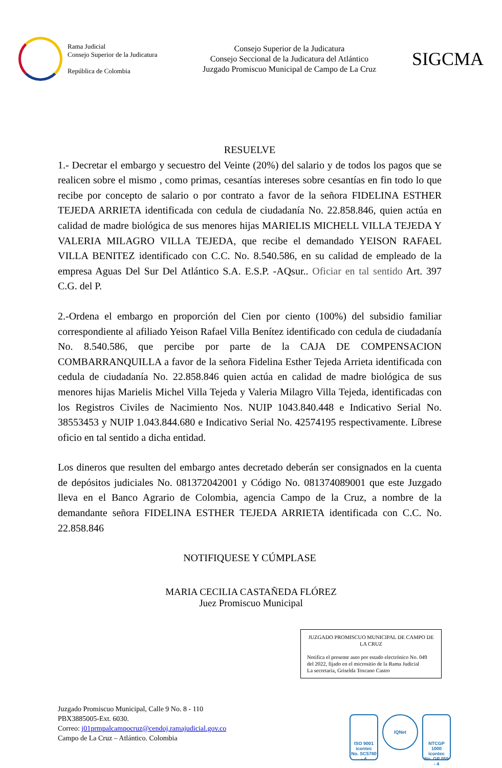Rama Judicial
Consejo Superior de la Judicatura
República de Colombia
Consejo Superior de la Judicatura
Consejo Seccional de la Judicatura del Atlántico
Juzgado Promiscuo Municipal de Campo de La Cruz
SIGCMA
RESUELVE
1.- Decretar el embargo y secuestro del Veinte (20%) del salario y de todos los pagos que se realicen sobre el mismo , como primas, cesantías intereses sobre cesantías en fin todo lo que recibe por concepto de salario o por contrato a favor de la señora FIDELINA ESTHER TEJEDA ARRIETA identificada con cedula de ciudadanía No. 22.858.846, quien actúa en calidad de madre biológica de sus menores hijas MARIELIS MICHELL VILLA TEJEDA Y VALERIA MILAGRO VILLA TEJEDA, que recibe el demandado YEISON RAFAEL VILLA BENITEZ identificado con C.C. No. 8.540.586, en su calidad de empleado de la empresa Aguas Del Sur Del Atlántico S.A. E.S.P. -AQsur.. Oficiar en tal sentido Art. 397 C.G. del P.
2.-Ordena el embargo en proporción del Cien por ciento (100%) del subsidio familiar correspondiente al afiliado Yeison Rafael Villa Benítez identificado con cedula de ciudadanía No. 8.540.586, que percibe por parte de la CAJA DE COMPENSACION COMBARRANQUILLA a favor de la señora Fidelina Esther Tejeda Arrieta identificada con cedula de ciudadanía No. 22.858.846 quien actúa en calidad de madre biológica de sus menores hijas Marielis Michel Villa Tejeda y Valeria Milagro Villa Tejeda, identificadas con los Registros Civiles de Nacimiento Nos. NUIP 1043.840.448 e Indicativo Serial No. 38553453 y NUIP 1.043.844.680 e Indicativo Serial No. 42574195 respectivamente. Líbrese oficio en tal sentido a dicha entidad.
Los dineros que resulten del embargo antes decretado deberán ser consignados en la cuenta de depósitos judiciales No. 081372042001 y Código No. 081374089001 que este Juzgado lleva en el Banco Agrario de Colombia, agencia Campo de la Cruz, a nombre de la demandante señora FIDELINA ESTHER TEJEDA ARRIETA identificada con C.C. No. 22.858.846
NOTIFIQUESE Y CÚMPLASE
MARIA CECILIA CASTAÑEDA FLÓREZ
Juez Promiscuo Municipal
JUZGADO PROMISCUO MUNICIPAL DE CAMPO DE LA CRUZ
Notifica el presente auto por estado electrónico No. 049 del 2022, fijado en el micrositio de la Rama Judicial
La secretaria, Griselda Toscano Castro
Juzgado Promiscuo Municipal, Calle 9 No. 8 - 110
PBX3885005-Ext. 6030.
Correo: j01prmpalcampocruz@cendoj.ramajudicial.gov.co
Campo de La Cruz – Atlántico. Colombia
ISO 9001
icontec
No. SC5780 - 4
IQNet
NTCGP 1000
icontec
No. GP 059 - 4